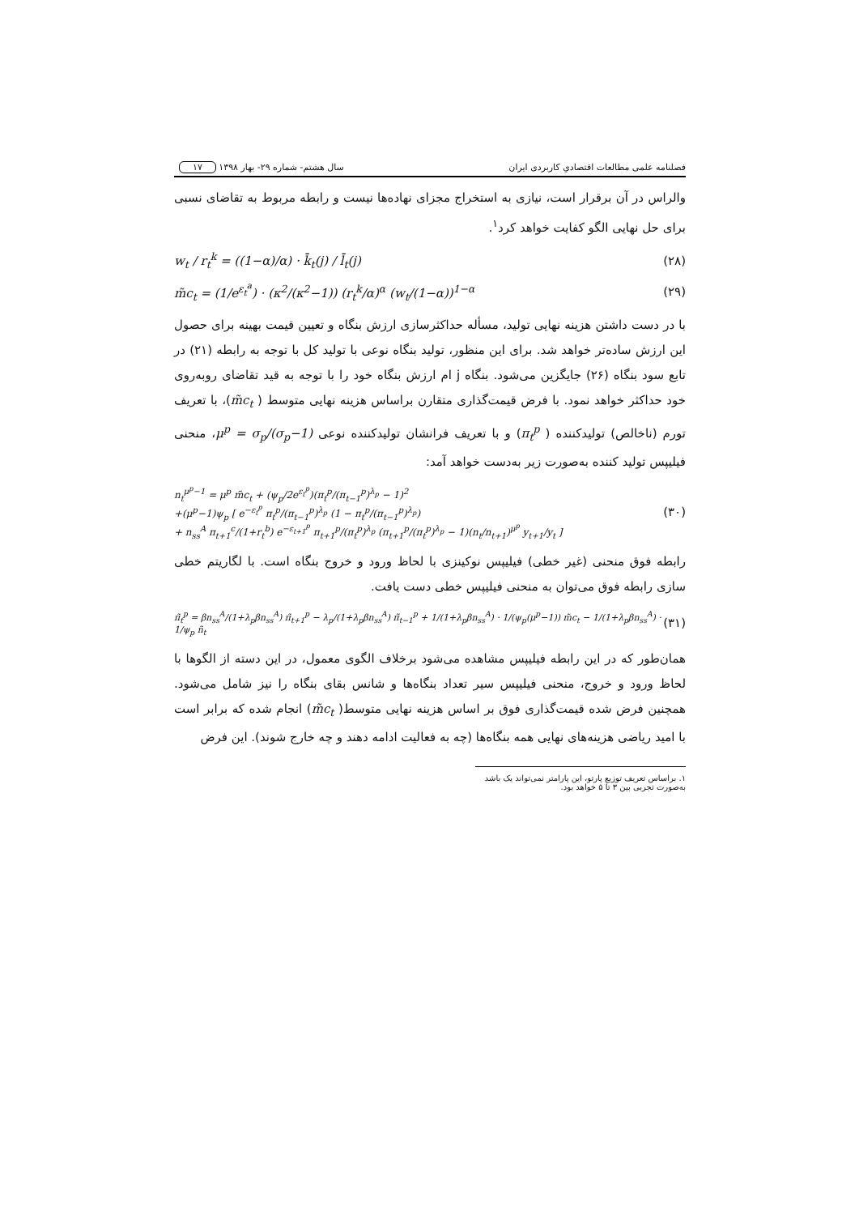فصلنامه علمی مطالعات اقتصادیِ کاربردی ایران سال هشتم- شماره ۲۹- بهار ۱۳۹۸ ۱۷
والراس در آن برقرار است، نیازی به استخراج مجزای نهاده‌ها نیست و رابطه مربوط به تقاضای نسبی برای حل نهایی الگو کفایت خواهد کرد<sup>۱</sup>.
(۲۸) w<sub>t</sub> / r<sub>t</sub><sup>k</sup> = ((1−α)/α) · k̄<sub>t</sub>(j) / l̄<sub>t</sub>(j)
(۲۹) m̃c<sub>t</sub> = (1/e<sup>ε<sub>t</sub><sup>a</sup></sup>) · (κ<sup>2</sup>/(κ<sup>2</sup>−1)) (r<sub>t</sub><sup>k</sup>/α)<sup>α</sup> (w<sub>t</sub>/(1−α))<sup>1−α</sup>
با در دست داشتن هزینه نهایی تولید، مسأله حداکثرسازی ارزش بنگاه و تعیین قیمت بهینه برای حصول این ارزش ساده‌تر خواهد شد. برای این منظور، تولید بنگاه نوعی با تولید کل با توجه به رابطه (۲۱) در تابع سود بنگاه (۲۶) جایگزین می‌شود. بنگاه j ام ارزش بنگاه خود را با توجه به قید تقاضای روبه‌روی خود حداکثر خواهد نمود. با فرض قیمت‌گذاری متقارن براساس هزینه نهایی متوسط ( m̃c<sub>t</sub>)، با تعریف تورم (ناخالص) تولیدکننده ( π<sub>t</sub><sup>p</sup>) و با تعریف فرانشان تولیدکننده نوعی μ<sup>p</sup> = σ<sub>p</sub>/(σ<sub>p</sub>−1)، منحنی فیلیپس تولید کننده به‌صورت زیر به‌دست خواهد آمد:
(۳۰) n<sub>t</sub><sup>μ<sup>p</sup>−1</sup> = μ<sup>p</sup> m̃c<sub>t</sub> + (ψ<sub>p</sub>/2e<sup>ε<sub>t</sub><sup>p</sup></sup>)(π<sub>t</sub><sup>p</sup>/(π<sub>t−1</sub><sup>p</sup>)<sup>λ<sub>p</sub></sup> − 1)<sup>2</sup>
+(μ<sup>p</sup>−1)ψ<sub>p</sub> [ e<sup>−ε<sub>t</sub><sup>p</sup></sup> π<sub>t</sub><sup>p</sup>/(π<sub>t−1</sub><sup>p</sup>)<sup>λ<sub>p</sub></sup> (1 − π<sub>t</sub><sup>p</sup>/(π<sub>t−1</sub><sup>p</sup>)<sup>λ<sub>p</sub></sup>)
+ n<sub>ss</sub><sup>A</sup> π<sub>t+1</sub><sup>c</sup>/(1+r<sub>t</sub><sup>b</sup>) e<sup>−ε<sub>t+1</sub><sup>p</sup></sup> π<sub>t+1</sub><sup>p</sup>/(π<sub>t</sub><sup>p</sup>)<sup>λ<sub>p</sub></sup> (π<sub>t+1</sub><sup>p</sup>/(π<sub>t</sub><sup>p</sup>)<sup>λ<sub>p</sub></sup> − 1)(n<sub>t</sub>/n<sub>t+1</sub>)<sup>μ<sup>p</sup></sup> y<sub>t+1</sub>/y<sub>t</sub> ]
رابطه فوق منحنی (غیر خطی) فیلیپس نوکینزی با لحاظ ورود و خروج بنگاه است. با لگاریتم خطی سازی رابطه فوق می‌توان به منحنی فیلیپس خطی دست یافت.
(۳۱) π̃<sub>t</sub><sup>p</sup> = βn<sub>ss</sub><sup>A</sup>/(1+λ<sub>p</sub>βn<sub>ss</sub><sup>A</sup>) π̃<sub>t+1</sub><sup>p</sup> − λ<sub>p</sub>/(1+λ<sub>p</sub>βn<sub>ss</sub><sup>A</sup>) π̃<sub>t−1</sub><sup>p</sup> + 1/(1+λ<sub>p</sub>βn<sub>ss</sub><sup>A</sup>) · 1/(ψ<sub>p</sub>(μ<sup>p</sup>−1)) m̃c<sub>t</sub> − 1/(1+λ<sub>p</sub>βn<sub>ss</sub><sup>A</sup>) · 1/ψ<sub>p</sub> ñ<sub>t</sub>
همان‌طور که در این رابطه فیلیپس مشاهده می‌شود برخلاف الگوی معمول، در این دسته از الگوها با لحاظ ورود و خروج، منحنی فیلیپس سیر تعداد بنگاه‌ها و شانس بقای بنگاه را نیز شامل می‌شود. همچنین فرض شده قیمت‌گذاری فوق بر اساس هزینه نهایی متوسط( m̃c<sub>t</sub>) انجام شده که برابر است با امید ریاضی هزینه‌های نهایی همه بنگاه‌ها (چه به فعالیت ادامه دهند و چه خارج شوند). این فرض
۱. براساس تعریف توزیع پارتو، این پارامتر نمی‌تواند یک باشد به‌صورت تجربی بین ۳ تا ۵ خواهد بود.